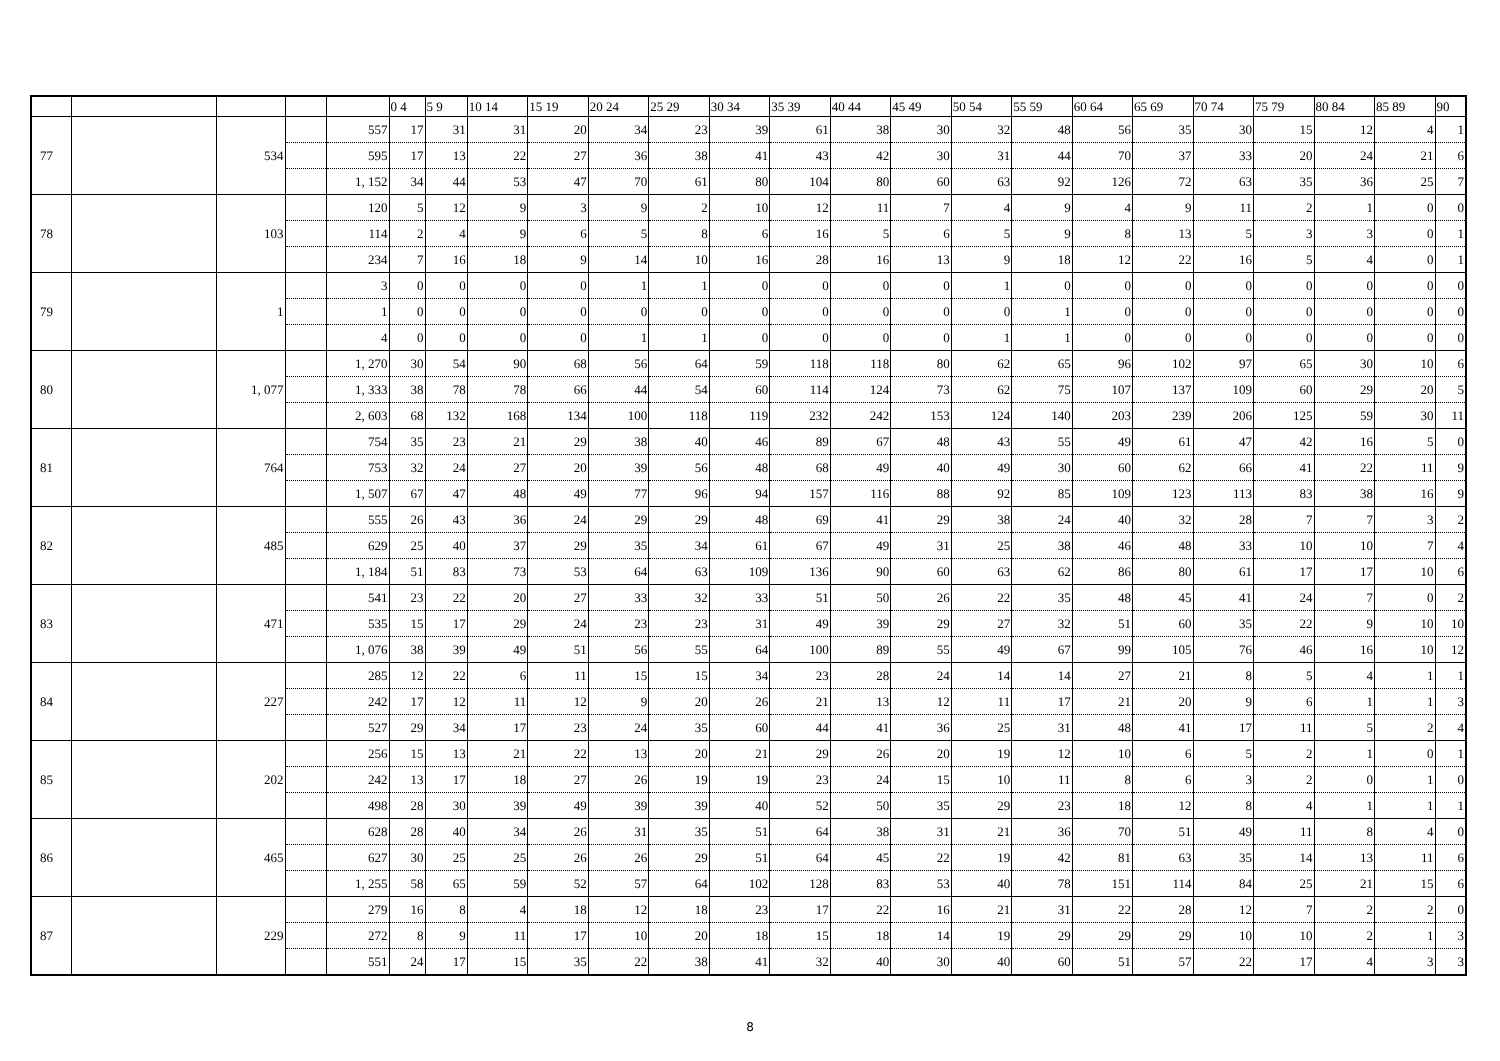| | | | | | 0 4 | 5 9 | 10 14 | 15 19 | 20 24 | 25 29 | 30 34 | 35 39 | 40 44 | 45 49 | 50 54 | 55 59 | 60 64 | 65 69 | 70 74 | 75 79 | 80 84 | 85 89 | 90 |
| --- | --- | --- | --- | --- | --- | --- | --- | --- | --- | --- | --- | --- | --- | --- | --- | --- | --- | --- | --- | --- | --- | --- | --- |
| 77 | | 534 | | 557 | 17 | 31 | 31 | 20 | 34 | 23 | 39 | 61 | 38 | 30 | 32 | 48 | 56 | 35 | 30 | 15 | 12 | 4 | 1 |
| | | | | 595 | 17 | 13 | 22 | 27 | 36 | 38 | 41 | 43 | 42 | 30 | 31 | 44 | 70 | 37 | 33 | 20 | 24 | 21 | 6 |
| | | | | 1, 152 | 34 | 44 | 53 | 47 | 70 | 61 | 80 | 104 | 80 | 60 | 63 | 92 | 126 | 72 | 63 | 35 | 36 | 25 | 7 |
| 78 | | 103 | | 120 | 5 | 12 | 9 | 3 | 9 | 2 | 10 | 12 | 11 | 7 | 4 | 9 | 4 | 9 | 11 | 2 | 1 | 0 | 0 |
| | | | | 114 | 2 | 4 | 9 | 6 | 5 | 8 | 6 | 16 | 5 | 6 | 5 | 9 | 8 | 13 | 5 | 3 | 3 | 0 | 1 |
| | | | | 234 | 7 | 16 | 18 | 9 | 14 | 10 | 16 | 28 | 16 | 13 | 9 | 18 | 12 | 22 | 16 | 5 | 4 | 0 | 1 |
| 79 | | 1 | | 3 | 0 | 0 | 0 | 0 | 1 | 1 | 0 | 0 | 0 | 0 | 1 | 0 | 0 | 0 | 0 | 0 | 0 | 0 | 0 |
| | | | | 1 | 0 | 0 | 0 | 0 | 0 | 0 | 0 | 0 | 0 | 0 | 0 | 1 | 0 | 0 | 0 | 0 | 0 | 0 | 0 |
| | | | | 4 | 0 | 0 | 0 | 0 | 1 | 1 | 0 | 0 | 0 | 0 | 1 | 1 | 0 | 0 | 0 | 0 | 0 | 0 | 0 |
| 80 | | 1, 077 | | 1, 270 | 30 | 54 | 90 | 68 | 56 | 64 | 59 | 118 | 118 | 80 | 62 | 65 | 96 | 102 | 97 | 65 | 30 | 10 | 6 |
| | | | | 1, 333 | 38 | 78 | 78 | 66 | 44 | 54 | 60 | 114 | 124 | 73 | 62 | 75 | 107 | 137 | 109 | 60 | 29 | 20 | 5 |
| | | | | 2, 603 | 68 | 132 | 168 | 134 | 100 | 118 | 119 | 232 | 242 | 153 | 124 | 140 | 203 | 239 | 206 | 125 | 59 | 30 | 11 |
| 81 | | 764 | | 754 | 35 | 23 | 21 | 29 | 38 | 40 | 46 | 89 | 67 | 48 | 43 | 55 | 49 | 61 | 47 | 42 | 16 | 5 | 0 |
| | | | | 753 | 32 | 24 | 27 | 20 | 39 | 56 | 48 | 68 | 49 | 40 | 49 | 30 | 60 | 62 | 66 | 41 | 22 | 11 | 9 |
| | | | | 1, 507 | 67 | 47 | 48 | 49 | 77 | 96 | 94 | 157 | 116 | 88 | 92 | 85 | 109 | 123 | 113 | 83 | 38 | 16 | 9 |
| 82 | | 485 | | 555 | 26 | 43 | 36 | 24 | 29 | 29 | 48 | 69 | 41 | 29 | 38 | 24 | 40 | 32 | 28 | 7 | 7 | 3 | 2 |
| | | | | 629 | 25 | 40 | 37 | 29 | 35 | 34 | 61 | 67 | 49 | 31 | 25 | 38 | 46 | 48 | 33 | 10 | 10 | 7 | 4 |
| | | | | 1, 184 | 51 | 83 | 73 | 53 | 64 | 63 | 109 | 136 | 90 | 60 | 63 | 62 | 86 | 80 | 61 | 17 | 17 | 10 | 6 |
| 83 | | 471 | | 541 | 23 | 22 | 20 | 27 | 33 | 32 | 33 | 51 | 50 | 26 | 22 | 35 | 48 | 45 | 41 | 24 | 7 | 0 | 2 |
| | | | | 535 | 15 | 17 | 29 | 24 | 23 | 23 | 31 | 49 | 39 | 29 | 27 | 32 | 51 | 60 | 35 | 22 | 9 | 10 | 10 |
| | | | | 1, 076 | 38 | 39 | 49 | 51 | 56 | 55 | 64 | 100 | 89 | 55 | 49 | 67 | 99 | 105 | 76 | 46 | 16 | 10 | 12 |
| 84 | | 227 | | 285 | 12 | 22 | 6 | 11 | 15 | 15 | 34 | 23 | 28 | 24 | 14 | 14 | 27 | 21 | 8 | 5 | 4 | 1 | 1 |
| | | | | 242 | 17 | 12 | 11 | 12 | 9 | 20 | 26 | 21 | 13 | 12 | 11 | 17 | 21 | 20 | 9 | 6 | 1 | 1 | 3 |
| | | | | 527 | 29 | 34 | 17 | 23 | 24 | 35 | 60 | 44 | 41 | 36 | 25 | 31 | 48 | 41 | 17 | 11 | 5 | 2 | 4 |
| 85 | | 202 | | 256 | 15 | 13 | 21 | 22 | 13 | 20 | 21 | 29 | 26 | 20 | 19 | 12 | 10 | 6 | 5 | 2 | 1 | 0 | 1 |
| | | | | 242 | 13 | 17 | 18 | 27 | 26 | 19 | 19 | 23 | 24 | 15 | 10 | 11 | 8 | 6 | 3 | 2 | 0 | 1 | 0 |
| | | | | 498 | 28 | 30 | 39 | 49 | 39 | 39 | 40 | 52 | 50 | 35 | 29 | 23 | 18 | 12 | 8 | 4 | 1 | 1 | 1 |
| 86 | | 465 | | 628 | 28 | 40 | 34 | 26 | 31 | 35 | 51 | 64 | 38 | 31 | 21 | 36 | 70 | 51 | 49 | 11 | 8 | 4 | 0 |
| | | | | 627 | 30 | 25 | 25 | 26 | 26 | 29 | 51 | 64 | 45 | 22 | 19 | 42 | 81 | 63 | 35 | 14 | 13 | 11 | 6 |
| | | | | 1, 255 | 58 | 65 | 59 | 52 | 57 | 64 | 102 | 128 | 83 | 53 | 40 | 78 | 151 | 114 | 84 | 25 | 21 | 15 | 6 |
| 87 | | 229 | | 279 | 16 | 8 | 4 | 18 | 12 | 18 | 23 | 17 | 22 | 16 | 21 | 31 | 22 | 28 | 12 | 7 | 2 | 2 | 0 |
| | | | | 272 | 8 | 9 | 11 | 17 | 10 | 20 | 18 | 15 | 18 | 14 | 19 | 29 | 29 | 29 | 10 | 10 | 2 | 1 | 3 |
| | | | | 551 | 24 | 17 | 15 | 35 | 22 | 38 | 41 | 32 | 40 | 30 | 40 | 60 | 51 | 57 | 22 | 17 | 4 | 3 | 3 |
8